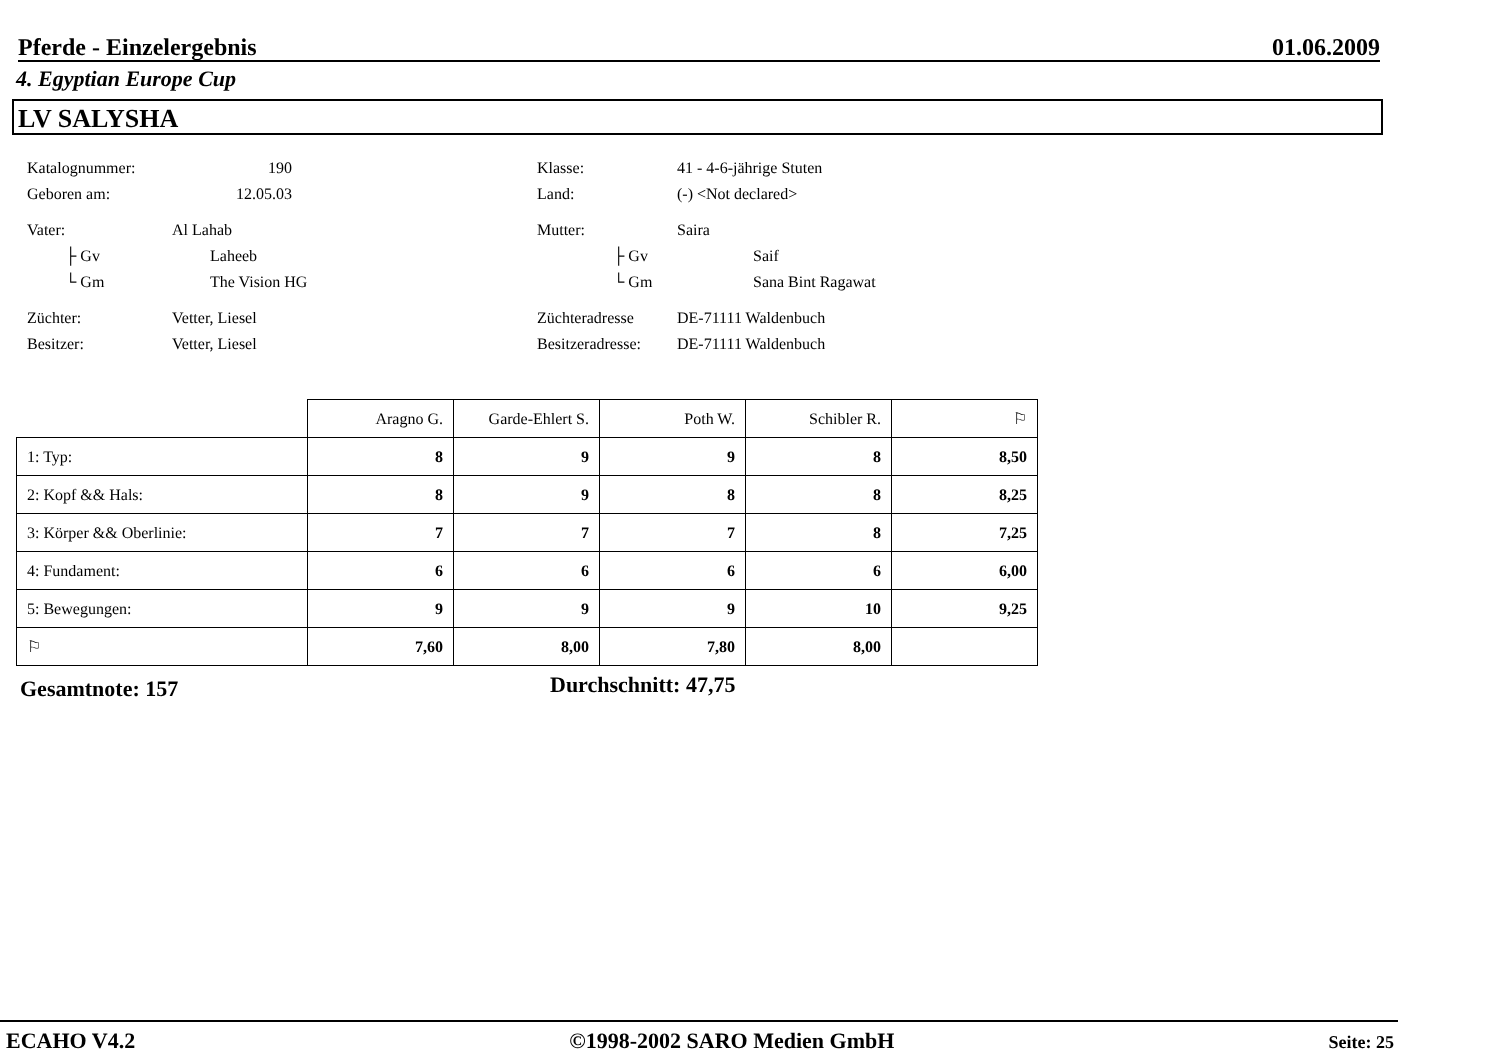Pferde - Einzelergebnis 01.06.2009
4. Egyptian Europe Cup
LV SALYSHA
Katalognummer: 190 Klasse: 41 - 4-6-jährige Stuten
Geboren am: 12.05.03 Land: (-) <Not declared>
Vater: Al Lahab Mutter: Saira
├ Gv Laheeb ├ Gv Saif
└ Gm The Vision HG └ Gm Sana Bint Ragawat
Züchter: Vetter, Liesel Züchteradresse DE-71111 Waldenbuch
Besitzer: Vetter, Liesel Besitzeradresse: DE-71111 Waldenbuch
| | Aragno G. | Garde-Ehlert S. | Poth W. | Schibler R. | ⚐ |
| --- | --- | --- | --- | --- | --- |
| 1: Typ: | 8 | 9 | 9 | 8 | 8,50 |
| 2: Kopf && Hals: | 8 | 9 | 8 | 8 | 8,25 |
| 3: Körper && Oberlinie: | 7 | 7 | 7 | 8 | 7,25 |
| 4: Fundament: | 6 | 6 | 6 | 6 | 6,00 |
| 5: Bewegungen: | 9 | 9 | 9 | 10 | 9,25 |
| ⚐ | 7,60 | 8,00 | 7,80 | 8,00 | |
Gesamtnote: 157 Durchschnitt: 47,75
ECAHO V4.2 ©1998-2002 SARO Medien GmbH Seite: 25